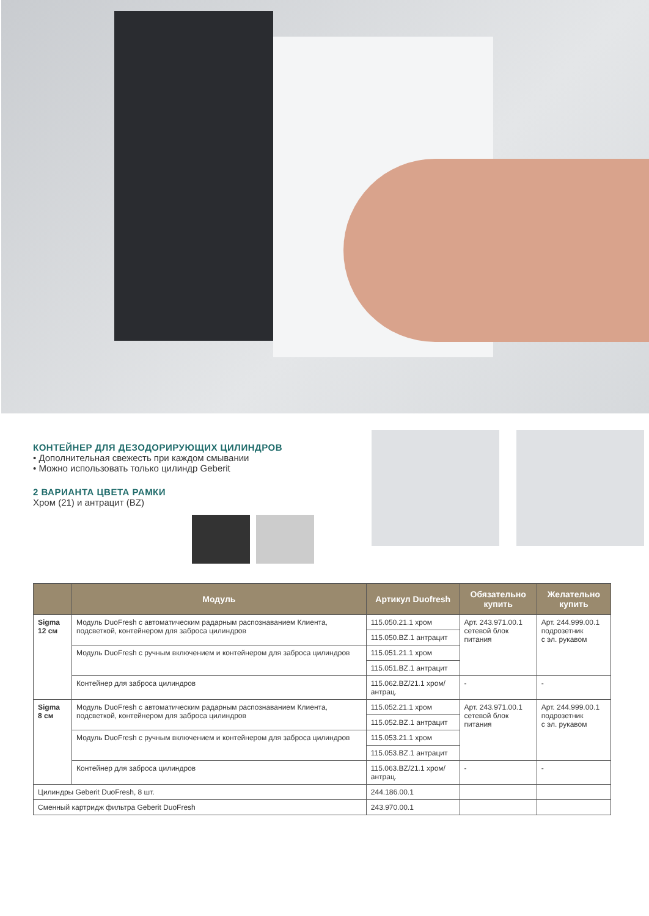КОНТЕЙНЕР ДЛЯ ДЕЗОДОРИРУЮЩИХ ЦИЛИНДРОВ
• Дополнительная свежесть при каждом смывании
• Можно использовать только цилиндр Geberit
2 ВАРИАНТА ЦВЕТА РАМКИ
Хром (21) и антрацит (BZ)
| | Модуль | Артикул Duofresh | Обязательно купить | Желательно купить |
| --- | --- | --- | --- | --- |
| Sigma 12 см | Модуль DuoFresh с автоматическим радарным распознаванием Клиента, подсветкой, контейнером для заброса цилиндров | 115.050.21.1 хром | Арт. 243.971.00.1 сетевой блок питания | Арт. 244.999.00.1 подрозетник с эл. рукавом |
| | | 115.050.BZ.1 антрацит | | |
| | Модуль DuoFresh с ручным включением и контейнером для заброса цилиндров | 115.051.21.1 хром | | |
| | | 115.051.BZ.1 антрацит | | |
| | Контейнер для заброса цилиндров | 115.062.BZ/21.1 хром/ антрац. | - | - |
| Sigma 8 см | Модуль DuoFresh с автоматическим радарным распознаванием Клиента, подсветкой, контейнером для заброса цилиндров | 115.052.21.1 хром | Арт. 243.971.00.1 сетевой блок питания | Арт. 244.999.00.1 подрозетник с эл. рукавом |
| | | 115.052.BZ.1 антрацит | | |
| | Модуль DuoFresh с ручным включением и контейнером для заброса цилиндров | 115.053.21.1 хром | | |
| | | 115.053.BZ.1 антрацит | | |
| | Контейнер для заброса цилиндров | 115.063.BZ/21.1 хром/ антрац. | - | - |
| Цилиндры Geberit DuoFresh, 8 шт. | | 244.186.00.1 | | |
| Сменный картридж фильтра Geberit DuoFresh | | 243.970.00.1 | | |